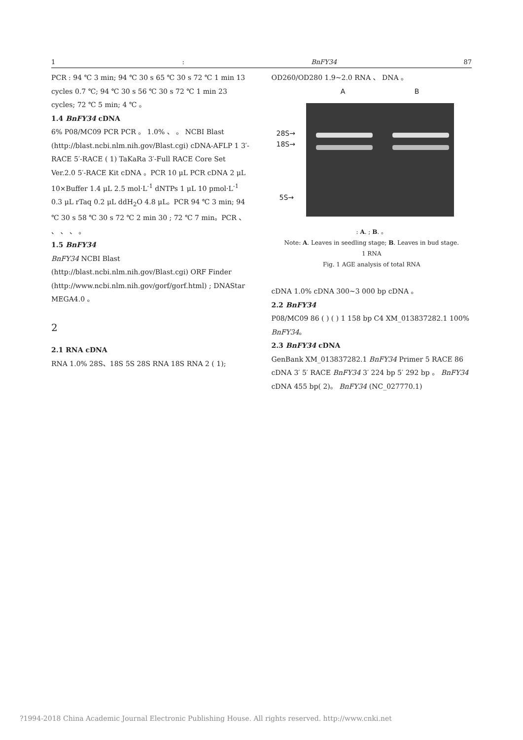1: BnFY34 87
PCR : 94 ℃ 3 min; 94 ℃ 30 s 65 ℃ 30 s 72 ℃ 1 min 13 cycles 0.7 ℃; 94 ℃ 30 s 56 ℃ 30 s 72 ℃ 1 min 23 cycles; 72 ℃ 5 min; 4 ℃ 。
1.4 BnFY34 cDNA
6% P08/MC09 PCR PCR 。 1.0% 、 。 NCBI Blast (http://blast.ncbi.nlm.nih.gov/Blast.cgi) cDNA-AFLP 1 3′-RACE 5′-RACE ( 1) TaKaRa 3′-Full RACE Core Set Ver.2.0 5′-RACE Kit cDNA 。PCR 10 μL PCR cDNA 2 μL 10×Buffer 1.4 μL 2.5 mol·L<sup>-1</sup> dNTPs 1 μL 10 pmol·L<sup>-1</sup> 0.3 μL rTaq 0.2 μL ddH<sub>2</sub>O 4.8 μL。PCR 94 ℃ 3 min; 94 ℃ 30 s 58 ℃ 30 s 72 ℃ 2 min 30 ; 72 ℃ 7 min。PCR 、 、 、 、 。
1.5 BnFY34
BnFY34 NCBI Blast (http://blast.ncbi.nlm.nih.gov/Blast.cgi) ORF Finder (http://www.ncbi.nlm.nih.gov/gorf/gorf.html) ; DNAStar MEGA4.0 。
2
2.1 RNA cDNA
RNA 1.0% 28S、18S 5S 28S RNA 18S RNA 2 ( 1);
OD260/OD280 1.9~2.0 RNA 、 DNA 。
A B
28S→
18S→
5S→
: A. ; B. 。
Note: A. Leaves in seedling stage; B. Leaves in bud stage.
1 RNA
Fig. 1 AGE analysis of total RNA
cDNA 1.0% cDNA 300~3 000 bp cDNA 。
2.2 BnFY34
P08/MC09 86 ( ) ( ) 1 158 bp C4 XM_013837282.1 100% BnFY34。
2.3 BnFY34 cDNA
GenBank XM_013837282.1 BnFY34 Primer 5 RACE 86 cDNA 3′ 5′ RACE BnFY34 3′ 224 bp 5′ 292 bp 。 BnFY34 cDNA 455 bp( 2)。 BnFY34 (NC_027770.1)
?1994-2018 China Academic Journal Electronic Publishing House. All rights reserved. http://www.cnki.net